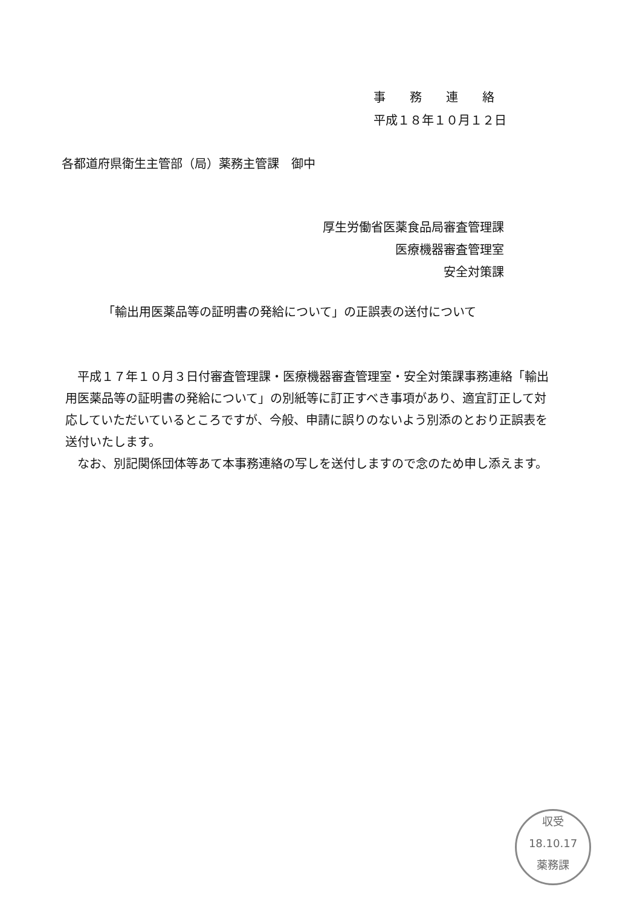事　　務　　連　　絡
平成１８年１０月１２日
各都道府県衛生主管部（局）薬務主管課　御中
厚生労働省医薬食品局審査管理課
医療機器審査管理室
安全対策課
「輸出用医薬品等の証明書の発給について」の正誤表の送付について
平成１７年１０月３日付審査管理課・医療機器審査管理室・安全対策課事務連絡「輸出用医薬品等の証明書の発給について」の別紙等に訂正すべき事項があり、適宜訂正して対応していただいているところですが、今般、申請に誤りのないよう別添のとおり正誤表を送付いたします。
なお、別記関係団体等あて本事務連絡の写しを送付しますので念のため申し添えます。
収受
18.10.17
薬務課